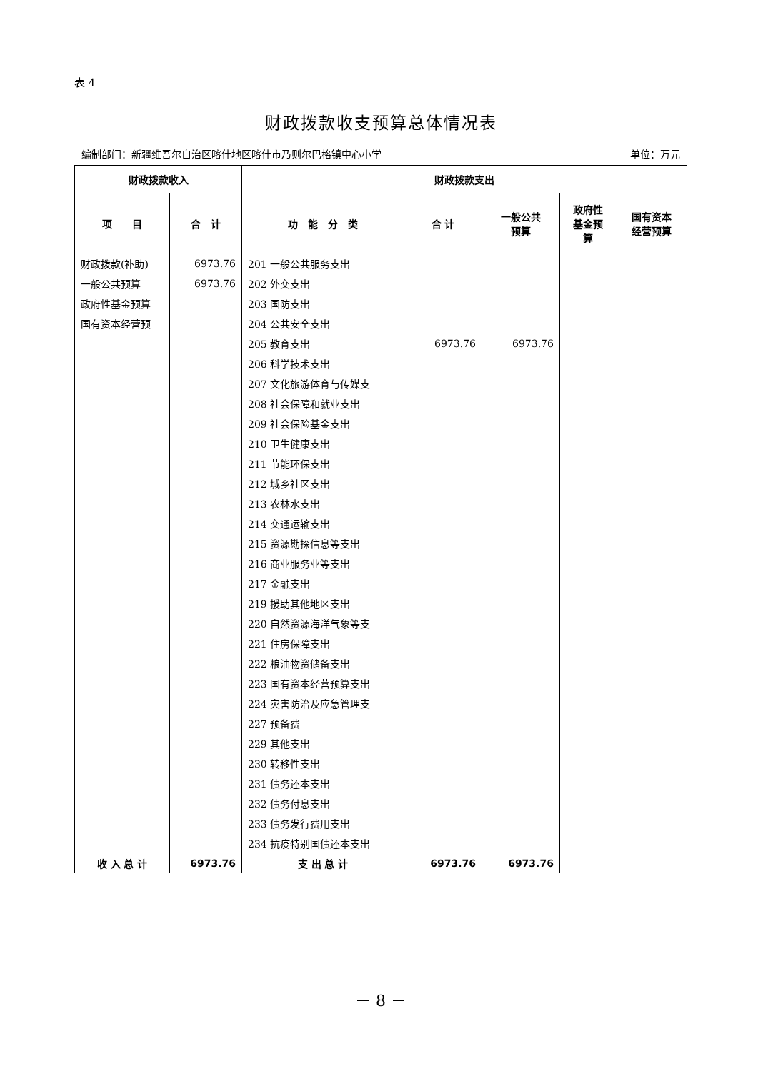表 4
财政拨款收支预算总体情况表
编制部门：新疆维吾尔自治区喀什地区喀什市乃则尔巴格镇中心小学 单位：万元
| 财政拨款收入 | | 财政拨款支出 | | | | |
| --- | --- | --- | --- | --- | --- | --- |
| 项 目 | 合 计 | 功 能 分 类 | 合 计 | 一般公共 预算 | 政府性 基金预 算 | 国有资本 经营预算 |
| 财政拨款(补助) | 6973.76 | 201 一般公共服务支出 | | | | |
| 一般公共预算 | 6973.76 | 202 外交支出 | | | | |
| 政府性基金预算 | | 203 国防支出 | | | | |
| 国有资本经营预 | | 204 公共安全支出 | | | | |
| | | 205 教育支出 | 6973.76 | 6973.76 | | |
| | | 206 科学技术支出 | | | | |
| | | 207 文化旅游体育与传媒支 | | | | |
| | | 208 社会保障和就业支出 | | | | |
| | | 209 社会保险基金支出 | | | | |
| | | 210 卫生健康支出 | | | | |
| | | 211 节能环保支出 | | | | |
| | | 212 城乡社区支出 | | | | |
| | | 213 农林水支出 | | | | |
| | | 214 交通运输支出 | | | | |
| | | 215 资源勘探信息等支出 | | | | |
| | | 216 商业服务业等支出 | | | | |
| | | 217 金融支出 | | | | |
| | | 219 援助其他地区支出 | | | | |
| | | 220 自然资源海洋气象等支 | | | | |
| | | 221 住房保障支出 | | | | |
| | | 222 粮油物资储备支出 | | | | |
| | | 223 国有资本经营预算支出 | | | | |
| | | 224 灾害防治及应急管理支 | | | | |
| | | 227 预备费 | | | | |
| | | 229 其他支出 | | | | |
| | | 230 转移性支出 | | | | |
| | | 231 债务还本支出 | | | | |
| | | 232 债务付息支出 | | | | |
| | | 233 债务发行费用支出 | | | | |
| | | 234 抗疫特别国债还本支出 | | | | |
| 收 入 总 计 | 6973.76 | 支 出 总 计 | 6973.76 | 6973.76 | | |
－ 8 －